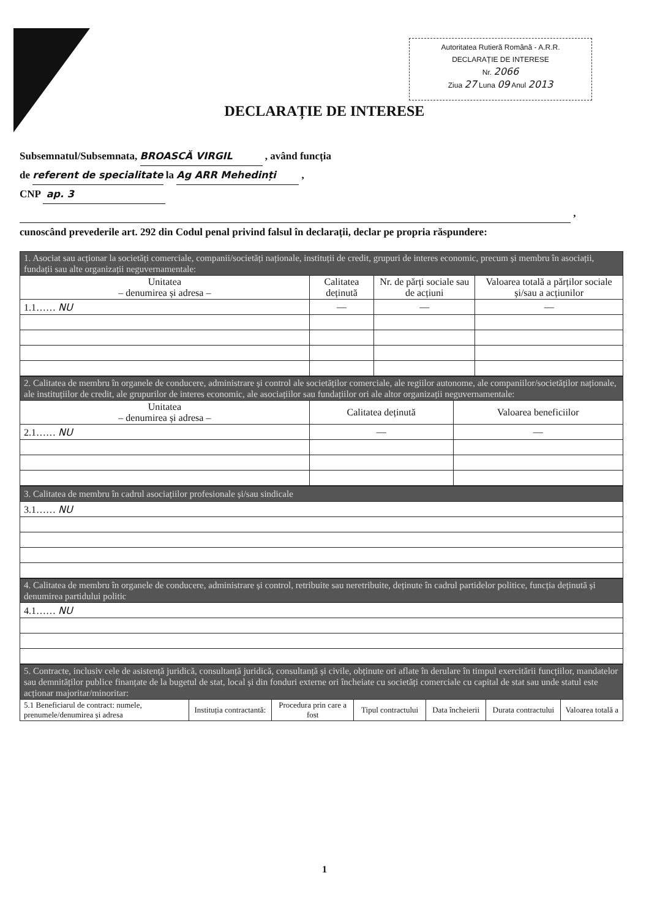Autoritatea Rutieră Română - A.R.R.
DECLARAȚIE DE INTERESE
Nr. 2066
Ziua 27 Luna 09 Anul 2013
DECLARAȚIE DE INTERESE
Subsemnatul/Subsemnata, BROASCĂ VIRGIL , având funcția
de referent de specialitate la Ag ARR Mehedinți ,
CNP ap. 3
,
cunoscând prevederile art. 292 din Codul penal privind falsul în declarații, declar pe propria răspundere:
| 1. Asociat sau acționar la societăți comerciale, companii/societăți naționale, instituții de credit, grupuri de interes economic, precum și membru în asociații, fundații sau alte organizații neguvernamentale: | | | |
| Unitatea – denumirea și adresa – | Calitatea deținută | Nr. de părți sociale sau de acțiuni | Valoarea totală a părților sociale și/sau a acțiunilor |
| 1.1…… NU | — | — | — |
| 2. Calitatea de membru în organele de conducere, administrare și control ale societăților comerciale, ale regiilor autonome, ale companiilor/societăților naționale, ale instituțiilor de credit, ale grupurilor de interes economic, ale asociațiilor sau fundațiilor ori ale altor organizații neguvernamentale: | | |
| Unitatea – denumirea și adresa – | Calitatea deținută | Valoarea beneficiilor |
| 2.1…… NU | — | — |
| 3. Calitatea de membru în cadrul asociațiilor profesionale și/sau sindicale |
| 3.1…… NU |
| 4. Calitatea de membru în organele de conducere, administrare și control, retribuite sau neretribuite, deținute în cadrul partidelor politice, funcția deținută și denumirea partidului politic |
| 4.1…… NU |
| 5. Contracte, inclusiv cele de asistență juridică, consultanță juridică, consultanță și civile, obținute ori aflate în derulare în timpul exercitării funcțiilor, mandatelor sau demnităților publice finanțate de la bugetul de stat, local și din fonduri externe ori încheiate cu societăți comerciale cu capital de stat sau unde statul este acționar majoritar/minoritar: | | | | | | |
| 5.1 Beneficiarul de contract: numele, prenumele/denumirea și adresa | Instituția contractantă: | Procedura prin care a fost | Tipul contractului | Data încheierii | Durata contractului | Valoarea totală a |
1